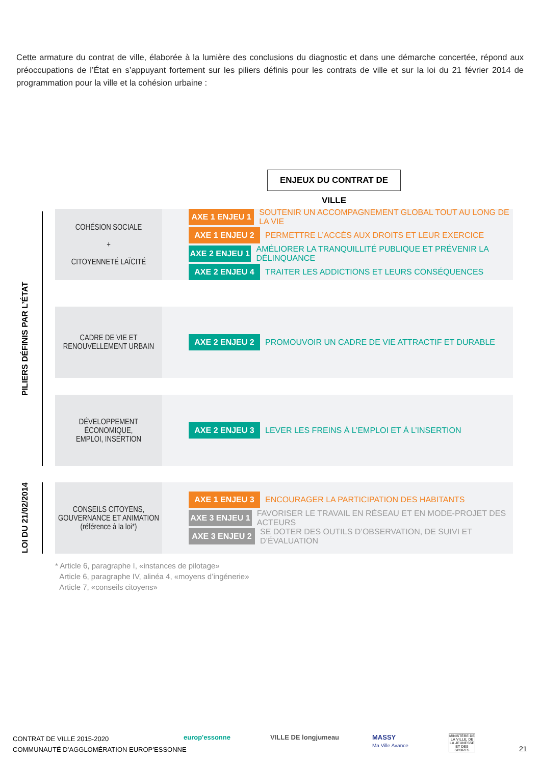Cette armature du contrat de ville, élaborée à la lumière des conclusions du diagnostic et dans une démarche concertée, répond aux préoccupations de l’État en s’appuyant fortement sur les piliers définis pour les contrats de ville et sur la loi du 21 février 2014 de programmation pour la ville et la cohésion urbaine :
ENJEUX DU CONTRAT DE VILLE
PILIERS DÉFINIS PAR L’ÉTAT
LOI DU 21/02/2014
COHÉSION SOCIALE
+
CITOYENNETÉ LAÏCITÉ
AXE 1 ENJEU 1
SOUTENIR UN ACCOMPAGNEMENT GLOBAL TOUT AU LONG DE LA VIE
AXE 1 ENJEU 2
PERMETTRE L’ACCÈS AUX DROITS ET LEUR EXERCICE
AXE 2 ENJEU 1
AMÉLIORER LA TRANQUILLITÉ PUBLIQUE ET PRÉVENIR LA DÉLINQUANCE
AXE 2 ENJEU 4
TRAITER LES ADDICTIONS ET LEURS CONSÉQUENCES
CADRE DE VIE ET
RENOUVELLEMENT URBAIN
AXE 2 ENJEU 2
PROMOUVOIR UN CADRE DE VIE ATTRACTIF ET DURABLE
DÉVELOPPEMENT
ÉCONOMIQUE,
EMPLOI, INSERTION
AXE 2 ENJEU 3
LEVER LES FREINS À L’EMPLOI ET À L’INSERTION
CONSEILS CITOYENS,
GOUVERNANCE ET ANIMATION
(référence à la loi*)
AXE 1 ENJEU 3
ENCOURAGER LA PARTICIPATION DES HABITANTS
AXE 3 ENJEU 1
FAVORISER LE TRAVAIL EN RÉSEAU ET EN MODE-PROJET DES ACTEURS
AXE 3 ENJEU 2
SE DOTER DES OUTILS D’OBSERVATION, DE SUIVI ET D’ÉVALUATION
* Article 6, paragraphe I, «instances de pilotage»
Article 6, paragraphe IV, alinéa 4, «moyens d’ingénerie»
Article 7, «conseils citoyens»
CONTRAT DE VILLE 2015-2020
COMMUNAUTÉ D’AGGLOMÉRATION EUROP’ESSONNE
europ'essonne VILLE DE longjumeau
MASSY
Ma Ville Avance
MINISTÈRE DE LA VILLE, DE LA JEUNESSE ET DES SPORTS
21